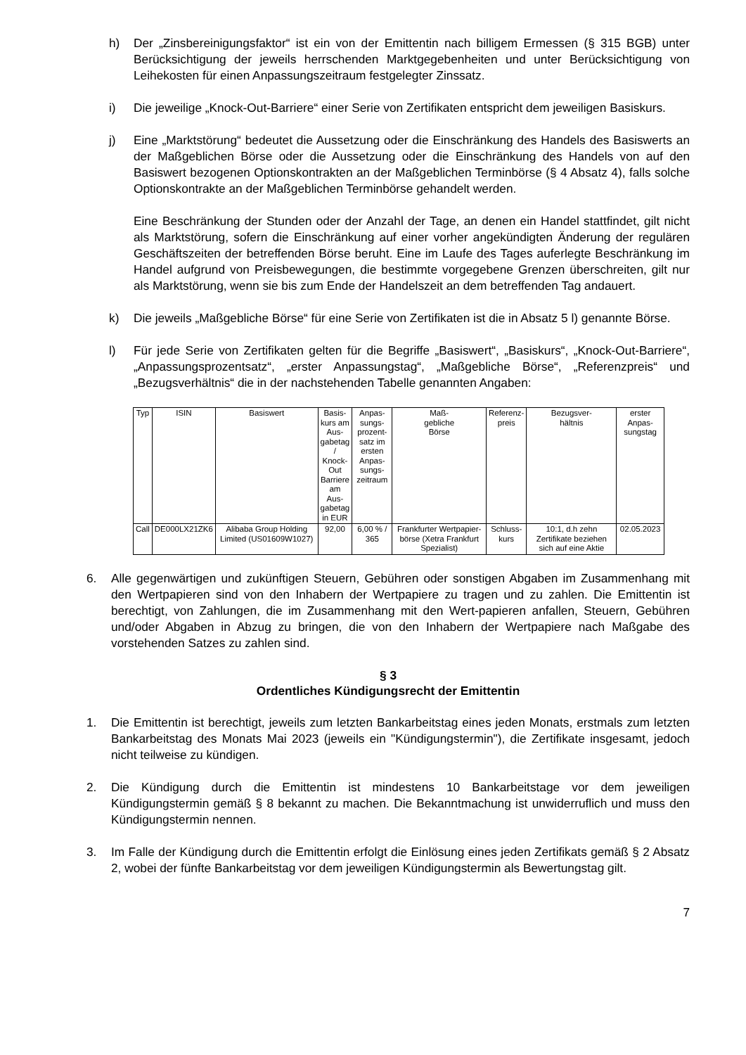h) Der „Zinsbereinigungsfaktor“ ist ein von der Emittentin nach billigem Ermessen (§ 315 BGB) unter Berücksichtigung der jeweils herrschenden Marktgegebenheiten und unter Berücksichtigung von Leihekosten für einen Anpassungszeitraum festgelegter Zinssatz.
i) Die jeweilige „Knock-Out-Barriere“ einer Serie von Zertifikaten entspricht dem jeweiligen Basiskurs.
j) Eine „Marktstörung“ bedeutet die Aussetzung oder die Einschränkung des Handels des Basiswerts an der Maßgeblichen Börse oder die Aussetzung oder die Einschränkung des Handels von auf den Basiswert bezogenen Optionskontrakten an der Maßgeblichen Terminbörse (§ 4 Absatz 4), falls solche Optionskontrakte an der Maßgeblichen Terminbörse gehandelt werden.
Eine Beschränkung der Stunden oder der Anzahl der Tage, an denen ein Handel stattfindet, gilt nicht als Marktstörung, sofern die Einschränkung auf einer vorher angekündigten Änderung der regulären Geschäftszeiten der betreffenden Börse beruht. Eine im Laufe des Tages auferlegte Beschränkung im Handel aufgrund von Preisbewegungen, die bestimmte vorgegebene Grenzen überschreiten, gilt nur als Marktstörung, wenn sie bis zum Ende der Handelszeit an dem betreffenden Tag andauert.
k) Die jeweils „Maßgebliche Börse“ für eine Serie von Zertifikaten ist die in Absatz 5 l) genannte Börse.
l) Für jede Serie von Zertifikaten gelten für die Begriffe „Basiswert“, „Basiskurs“, „Knock-Out-Barriere“, „Anpassungsprozentsatz“, „erster Anpassungstag“, „Maßgebliche Börse“, „Referenzpreis“ und „Bezugsverhältnis“ die in der nachstehenden Tabelle genannten Angaben:
| Typ | ISIN | Basiswert | Basis- kurs am Aus- gabetag / Knock- Out Barriere am Aus- gabetag in EUR | Anpas- sungs- prozent- satz im ersten Anpas- sungs- zeitraum | Maß- gebliche Börse | Referenz- preis | Bezugsver- hältnis | erster Anpas- sungstag |
| --- | --- | --- | --- | --- | --- | --- | --- | --- |
| Call | DE000LX21ZK6 | Alibaba Group Holding Limited (US01609W1027) | 92,00 | 6,00 % / 365 | Frankfurter Wertpapier-börse (Xetra Frankfurt Spezialist) | Schluss- kurs | 10:1, d.h zehn Zertifikate beziehen sich auf eine Aktie | 02.05.2023 |
6. Alle gegenwärtigen und zukünftigen Steuern, Gebühren oder sonstigen Abgaben im Zusammenhang mit den Wertpapieren sind von den Inhabern der Wertpapiere zu tragen und zu zahlen. Die Emittentin ist berechtigt, von Zahlungen, die im Zusammenhang mit den Wert-papieren anfallen, Steuern, Gebühren und/oder Abgaben in Abzug zu bringen, die von den Inhabern der Wertpapiere nach Maßgabe des vorstehenden Satzes zu zahlen sind.
§ 3
Ordentliches Kündigungsrecht der Emittentin
1. Die Emittentin ist berechtigt, jeweils zum letzten Bankarbeitstag eines jeden Monats, erstmals zum letzten Bankarbeitstag des Monats Mai 2023 (jeweils ein "Kündigungstermin"), die Zertifikate insgesamt, jedoch nicht teilweise zu kündigen.
2. Die Kündigung durch die Emittentin ist mindestens 10 Bankarbeitstage vor dem jeweiligen Kündigungstermin gemäß § 8 bekannt zu machen. Die Bekanntmachung ist unwiderruflich und muss den Kündigungstermin nennen.
3. Im Falle der Kündigung durch die Emittentin erfolgt die Einlösung eines jeden Zertifikats gemäß § 2 Absatz 2, wobei der fünfte Bankarbeitstag vor dem jeweiligen Kündigungstermin als Bewertungstag gilt.
7